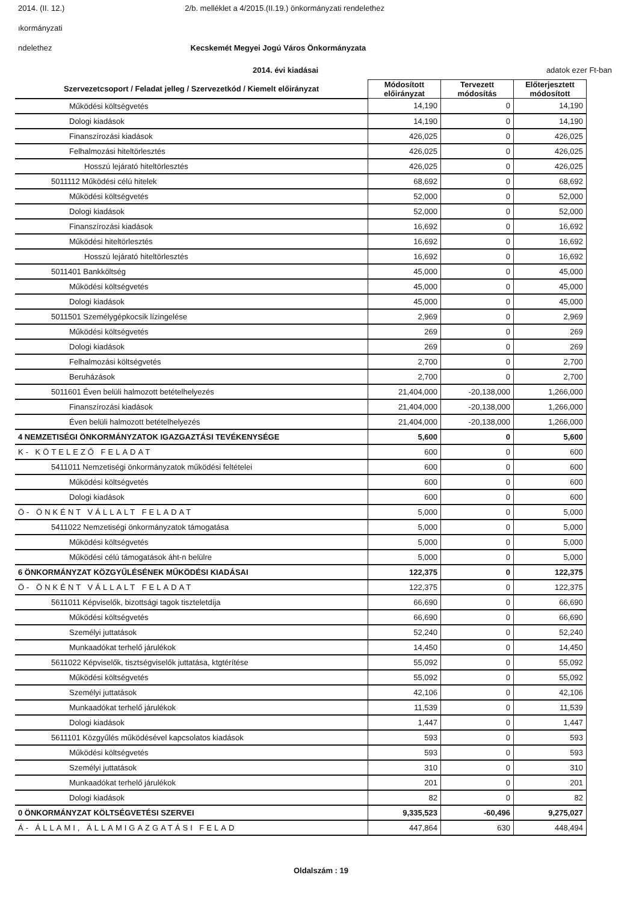2014. (II. 12.) 2/b. melléklet a 4/2015.(II.19.) önkormányzati rendelethez
ıkormányzati
ndelethez Kecskemét Megyei Jogú Város Önkormányzata
2014. évi kiadásai adatok ezer Ft-ban
| Szervezetcsoport / Feladat jelleg / Szervezetkód / Kiemelt előirányzat | Módosított előirányzat | Tervezett módosítás | Előterjesztett módosított |
| --- | --- | --- | --- |
| Működési költségvetés | 14,190 | 0 | 14,190 |
| Dologi kiadások | 14,190 | 0 | 14,190 |
| Finanszírozási kiadások | 426,025 | 0 | 426,025 |
| Felhalmozási hiteltörlesztés | 426,025 | 0 | 426,025 |
| Hosszú lejárató hiteltörlesztés | 426,025 | 0 | 426,025 |
| 5011112 Működési célú hitelek | 68,692 | 0 | 68,692 |
| Működési költségvetés | 52,000 | 0 | 52,000 |
| Dologi kiadások | 52,000 | 0 | 52,000 |
| Finanszírozási kiadások | 16,692 | 0 | 16,692 |
| Működési hiteltörlesztés | 16,692 | 0 | 16,692 |
| Hosszú lejárató hiteltörlesztés | 16,692 | 0 | 16,692 |
| 5011401 Bankköltség | 45,000 | 0 | 45,000 |
| Működési költségvetés | 45,000 | 0 | 45,000 |
| Dologi kiadások | 45,000 | 0 | 45,000 |
| 5011501 Személygépkocsik lízingelése | 2,969 | 0 | 2,969 |
| Működési költségvetés | 269 | 0 | 269 |
| Dologi kiadások | 269 | 0 | 269 |
| Felhalmozási költségvetés | 2,700 | 0 | 2,700 |
| Beruházások | 2,700 | 0 | 2,700 |
| 5011601 Éven belüli halmozott betételhelyezés | 21,404,000 | -20,138,000 | 1,266,000 |
| Finanszírozási kiadások | 21,404,000 | -20,138,000 | 1,266,000 |
| Éven belüli halmozott betételhelyezés | 21,404,000 | -20,138,000 | 1,266,000 |
| 4 NEMZETISÉGI ÖNKORMÁNYZATOK IGAZGAZTÁSI TEVÉKENYSÉGE | 5,600 | 0 | 5,600 |
| K- KÖTELEZŐ FELADAT | 600 | 0 | 600 |
| 5411011 Nemzetiségi önkormányzatok működési feltételei | 600 | 0 | 600 |
| Működési költségvetés | 600 | 0 | 600 |
| Dologi kiadások | 600 | 0 | 600 |
| Ö- ÖNKÉNT VÁLLALT FELADAT | 5,000 | 0 | 5,000 |
| 5411022 Nemzetiségi önkormányzatok támogatása | 5,000 | 0 | 5,000 |
| Működési költségvetés | 5,000 | 0 | 5,000 |
| Működési célú támogatások áht-n belülre | 5,000 | 0 | 5,000 |
| 6 ÖNKORMÁNYZAT KÖZGYŰLÉSÉNEK MŰKÖDÉSI KIADÁSAI | 122,375 | 0 | 122,375 |
| Ö- ÖNKÉNT VÁLLALT FELADAT | 122,375 | 0 | 122,375 |
| 5611011 Képviselők, bizottsági tagok tiszteletdíja | 66,690 | 0 | 66,690 |
| Működési költségvetés | 66,690 | 0 | 66,690 |
| Személyi juttatások | 52,240 | 0 | 52,240 |
| Munkaadókat terhelő járulékok | 14,450 | 0 | 14,450 |
| 5611022 Képviselők, tisztségviselők juttatása, ktgtérítése | 55,092 | 0 | 55,092 |
| Működési költségvetés | 55,092 | 0 | 55,092 |
| Személyi juttatások | 42,106 | 0 | 42,106 |
| Munkaadókat terhelő járulékok | 11,539 | 0 | 11,539 |
| Dologi kiadások | 1,447 | 0 | 1,447 |
| 5611101 Közgyűlés működésével kapcsolatos kiadások | 593 | 0 | 593 |
| Működési költségvetés | 593 | 0 | 593 |
| Személyi juttatások | 310 | 0 | 310 |
| Munkaadókat terhelő járulékok | 201 | 0 | 201 |
| Dologi kiadások | 82 | 0 | 82 |
| 0 ÖNKORMÁNYZAT KÖLTSÉGVETÉSI SZERVEI | 9,335,523 | -60,496 | 9,275,027 |
| Á- ÁLLAMI, ÁLLAMIGAZGATÁSI FELAD | 447,864 | 630 | 448,494 |
Oldalszám : 19